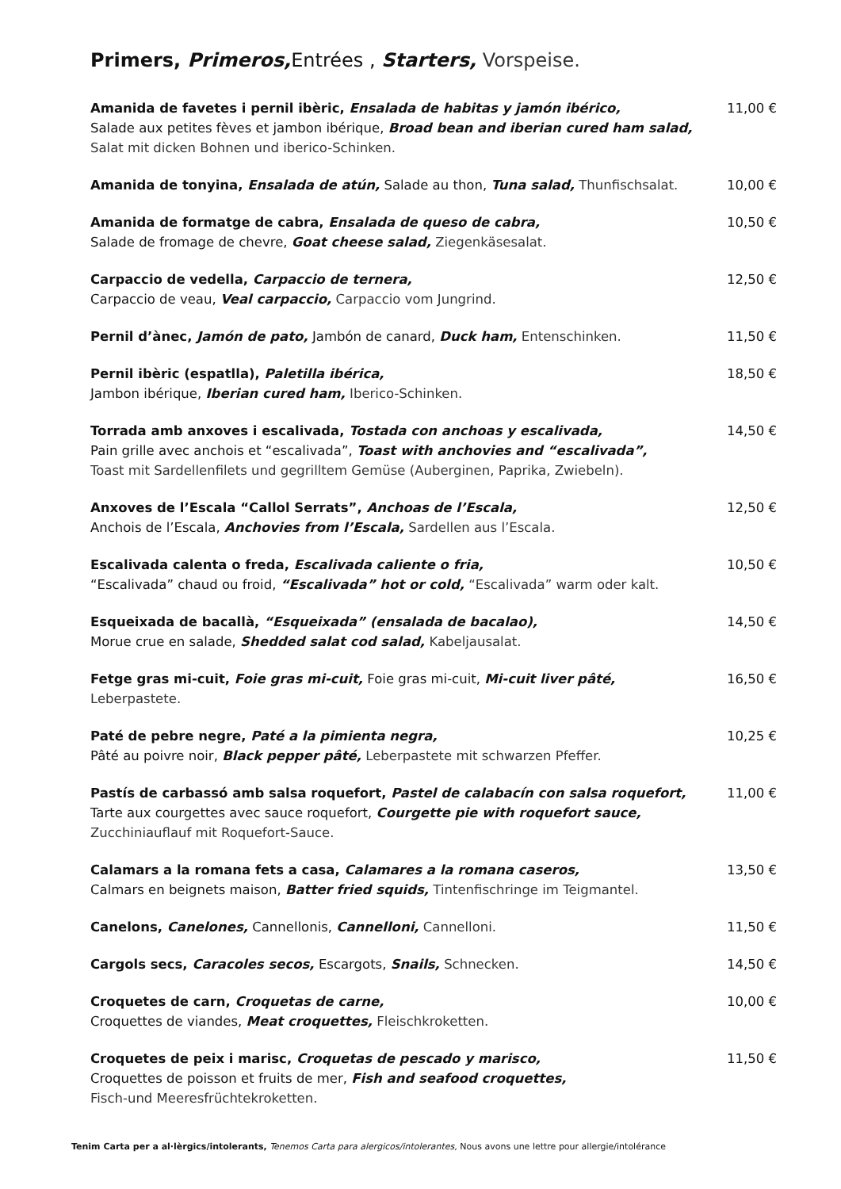Primers, Primeros, Entrées , Starters, Vorspeise.
Amanida de favetes i pernil ibèric, Ensalada de habitas y jamón ibérico,
Salade aux petites fèves et jambon ibérique, Broad bean and iberian cured ham salad,
Salat mit dicken Bohnen und iberico-Schinken.
11,00 €
Amanida de tonyina, Ensalada de atún, Salade au thon, Tuna salad, Thunfischsalat.
10,00 €
Amanida de formatge de cabra, Ensalada de queso de cabra,
Salade de fromage de chevre, Goat cheese salad, Ziegenkäsesalat.
10,50 €
Carpaccio de vedella, Carpaccio de ternera,
Carpaccio de veau, Veal carpaccio, Carpaccio vom Jungrind.
12,50 €
Pernil d’ànec, Jamón de pato, Jambón de canard, Duck ham, Entenschinken. 11,50 €
Pernil ibèric (espatlla), Paletilla ibérica,
Jambon ibérique, Iberian cured ham, Iberico-Schinken.
18,50 €
Torrada amb anxoves i escalivada, Tostada con anchoas y escalivada,
Pain grille avec anchois et “escalivada”, Toast with anchovies and “escalivada”,
Toast mit Sardellenfilets und gegrilltem Gemüse (Auberginen, Paprika, Zwiebeln).
14,50 €
Anxoves de l’Escala “Callol Serrats”, Anchoas de l’Escala,
Anchois de l’Escala, Anchovies from l’Escala, Sardellen aus l’Escala.
12,50 €
Escalivada calenta o freda, Escalivada caliente o fria,
“Escalivada” chaud ou froid, “Escalivada” hot or cold, “Escalivada” warm oder kalt.
10,50 €
Esqueixada de bacallà, “Esqueixada” (ensalada de bacalao),
Morue crue en salade, Shedded salat cod salad, Kabeljausalat.
14,50 €
Fetge gras mi-cuit, Foie gras mi-cuit, Foie gras mi-cuit, Mi-cuit liver pâté, Leberpastete.
16,50 €
Paté de pebre negre, Paté a la pimienta negra,
Pâté au poivre noir, Black pepper pâté, Leberpastete mit schwarzen Pfeffer.
10,25 €
Pastís de carbassó amb salsa roquefort, Pastel de calabacín con salsa roquefort,
Tarte aux courgettes avec sauce roquefort, Courgette pie with roquefort sauce,
Zucchiniauflauf mit Roquefort-Sauce.
11,00 €
Calamars a la romana fets a casa, Calamares a la romana caseros,
Calmars en beignets maison, Batter fried squids, Tintenfischringe im Teigmantel.
13,50 €
Canelons, Canelones, Cannellonis, Cannelloni, Cannelloni. 11,50 €
Cargols secs, Caracoles secos, Escargots, Snails, Schnecken. 14,50 €
Croquetes de carn, Croquetas de carne,
Croquettes de viandes, Meat croquettes, Fleischkroketten.
10,00 €
Croquetes de peix i marisc, Croquetas de pescado y marisco,
Croquettes de poisson et fruits de mer, Fish and seafood croquettes,
Fisch-und Meeresfrüchtekroketten.
11,50 €
Tenim Carta per a al·lèrgics/intolerants, Tenemos Carta para alergicos/intolerantes, Nous avons une lettre pour allergie/intolérance